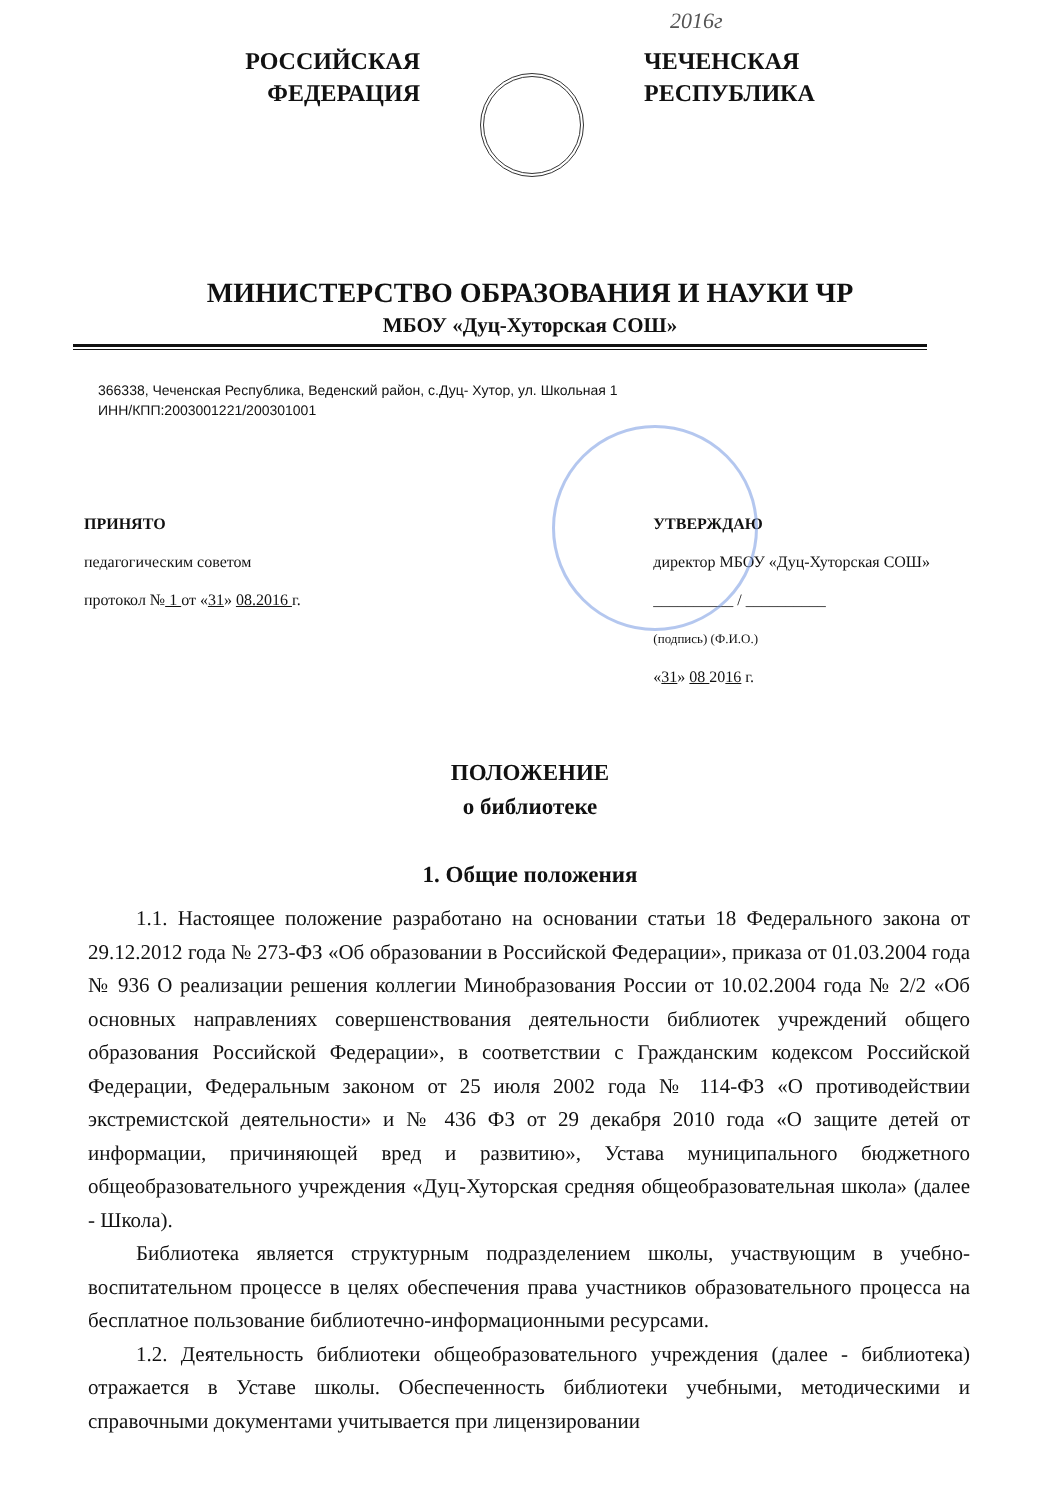2016г
РОССИЙСКАЯ
ФЕДЕРАЦИЯ
ЧЕЧЕНСКАЯ
РЕСПУБЛИКА
МИНИСТЕРСТВО ОБРАЗОВАНИЯ И НАУКИ ЧР
МБОУ «Дуц-Хуторская СОШ»
366338, Чеченская Республика, Веденский район, с.Дуц- Хутор, ул. Школьная 1
ИНН/КПП:2003001221/200301001
ПРИНЯТО
педагогическим советом
протокол № 1 от «31» 08.2016 г.
УТВЕРЖДАЮ
директор МБОУ «Дуц-Хуторская СОШ»
__________ / __________
(подпись) (Ф.И.О.)
«31» 08 2016 г.
ПОЛОЖЕНИЕ
о библиотеке
1. Общие положения
1.1. Настоящее положение разработано на основании статьи 18 Федерального закона от 29.12.2012 года № 273-ФЗ «Об образовании в Российской Федерации», приказа от 01.03.2004 года № 936 О реализации решения коллегии Минобразования России от 10.02.2004 года № 2/2 «Об основных направлениях совершенствования деятельности библиотек учреждений общего образования Российской Федерации», в соответствии с Гражданским кодексом Российской Федерации, Федеральным законом от 25 июля 2002 года № 114-ФЗ «О противодействии экстремистской деятельности» и № 436 ФЗ от 29 декабря 2010 года «О защите детей от информации, причиняющей вред и развитию», Устава муниципального бюджетного общеобразовательного учреждения «Дуц-Хуторская средняя общеобразовательная школа» (далее - Школа).
Библиотека является структурным подразделением школы, участвующим в учебно-воспитательном процессе в целях обеспечения права участников образовательного процесса на бесплатное пользование библиотечно-информационными ресурсами.
1.2. Деятельность библиотеки общеобразовательного учреждения (далее - библиотека) отражается в Уставе школы. Обеспеченность библиотеки учебными, методическими и справочными документами учитывается при лицензировании